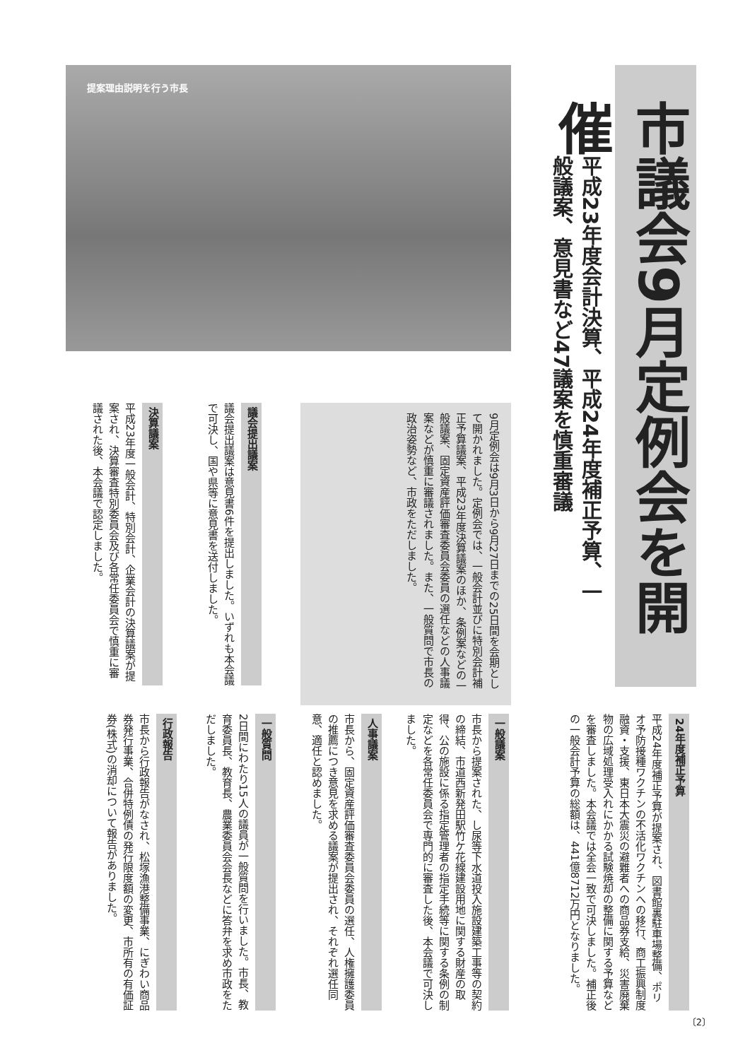市議会9月定例会を開催
平成23年度会計決算、平成24年度補正予算、一般議案、意見書など47議案を慎重審議
提案理由説明を行う市長
9月定例会は9月3日から9月27日までの25日間を会期として開かれました。定例会では、一般会計並びに特別会計補正予算議案、平成23年度決算議案のほか、条例案などの一般議案、固定資産評価審査委員会委員の選任などの人事議案などが慎重に審議されました。また、一般質問で市長の政治姿勢など、市政をただしました。
議会提出議案
議会提出議案は意見書6件を提出しました。いずれも本会議で可決し、国や県等に意見書を送付しました。
決算議案
平成23年度一般会計、特別会計、企業会計の決算議案が提案され、決算審査特別委員会及び各常任委員会で慎重に審議された後、本会議で認定しました。
24年度補正予算
平成24年度補正予算が提案され、図書館裏駐車場整備、ポリオ予防接種ワクチンの不活化ワクチンへの移行、商工振興制度融資・支援、東日本大震災の避難者への商品券支給、災害廃棄物の広域処理受入れにかかる試験焼却の整備に関する予算などを審査しました。本会議では全会一致で可決しました。補正後の一般会計予算の総額は、441億8712万円となりました。
一般議案
市長から提案された、し尿等下水道投入施設建築工事等の契約の締結、市道西新発田駅竹ケ花線建設用地に関する財産の取得、公の施設に係る指定管理者の指定手続等に関する条例の制定などを各常任委員会で専門的に審査した後、本会議で可決しました。
人事議案
市長から、固定資産評価審査委員会委員の選任、人権擁護委員の推薦につき意見を求める議案が提出され、それぞれ選任同意、適任と認めました。
一般質問
2日間にわたり15人の議員が一般質問を行いました。市長、教育委員長、教育長、農業委員会会長などに答弁を求め市政をただしました。
行政報告
市長から行政報告がなされ、松塚漁港整備事業、にぎわい商品券発行事業、合併特例債の発行限度額の変更、市所有の有価証券(株式)の消却について報告がありました。
〔2〕